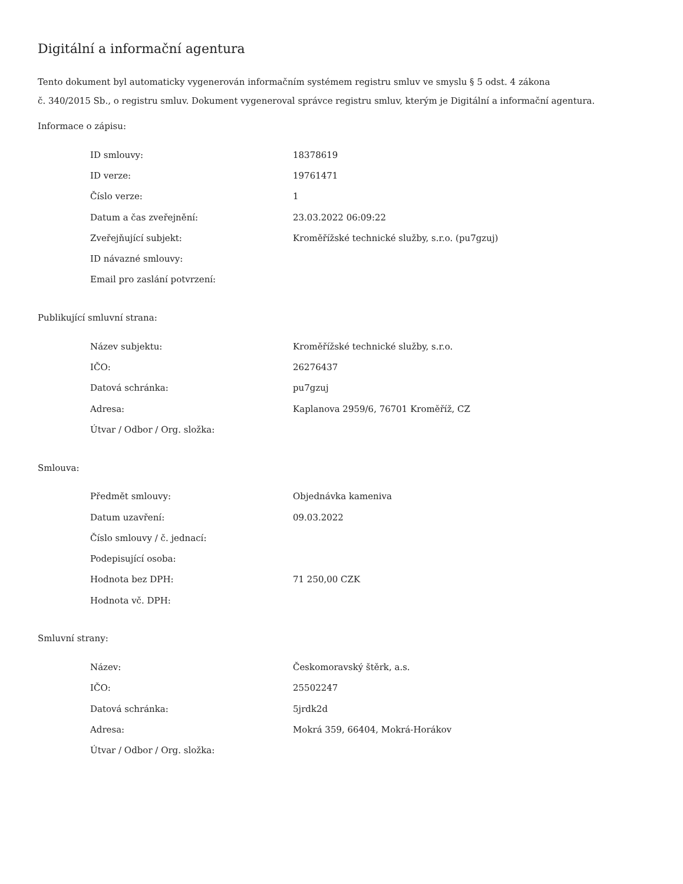Digitální a informační agentura
Tento dokument byl automaticky vygenerován informačním systémem registru smluv ve smyslu § 5 odst. 4 zákona
č. 340/2015 Sb., o registru smluv. Dokument vygeneroval správce registru smluv, kterým je Digitální a informační agentura.
Informace o zápisu:
| ID smlouvy: | 18378619 |
| ID verze: | 19761471 |
| Číslo verze: | 1 |
| Datum a čas zveřejnění: | 23.03.2022 06:09:22 |
| Zveřejňující subjekt: | Kroměřížské technické služby, s.r.o. (pu7gzuj) |
| ID návazné smlouvy: | |
| Email pro zaslání potvrzení: | |
Publikující smluvní strana:
| Název subjektu: | Kroměřížské technické služby, s.r.o. |
| IČO: | 26276437 |
| Datová schránka: | pu7gzuj |
| Adresa: | Kaplanova 2959/6, 76701 Kroměříž, CZ |
| Útvar / Odbor / Org. složka: | |
Smlouva:
| Předmět smlouvy: | Objednávka kameniva |
| Datum uzavření: | 09.03.2022 |
| Číslo smlouvy / č. jednací: | |
| Podepisující osoba: | |
| Hodnota bez DPH: | 71 250,00 CZK |
| Hodnota vč. DPH: | |
Smluvní strany:
| Název: | Českomoravský štěrk, a.s. |
| IČO: | 25502247 |
| Datová schránka: | 5jrdk2d |
| Adresa: | Mokrá 359, 66404, Mokrá-Horákov |
| Útvar / Odbor / Org. složka: | |